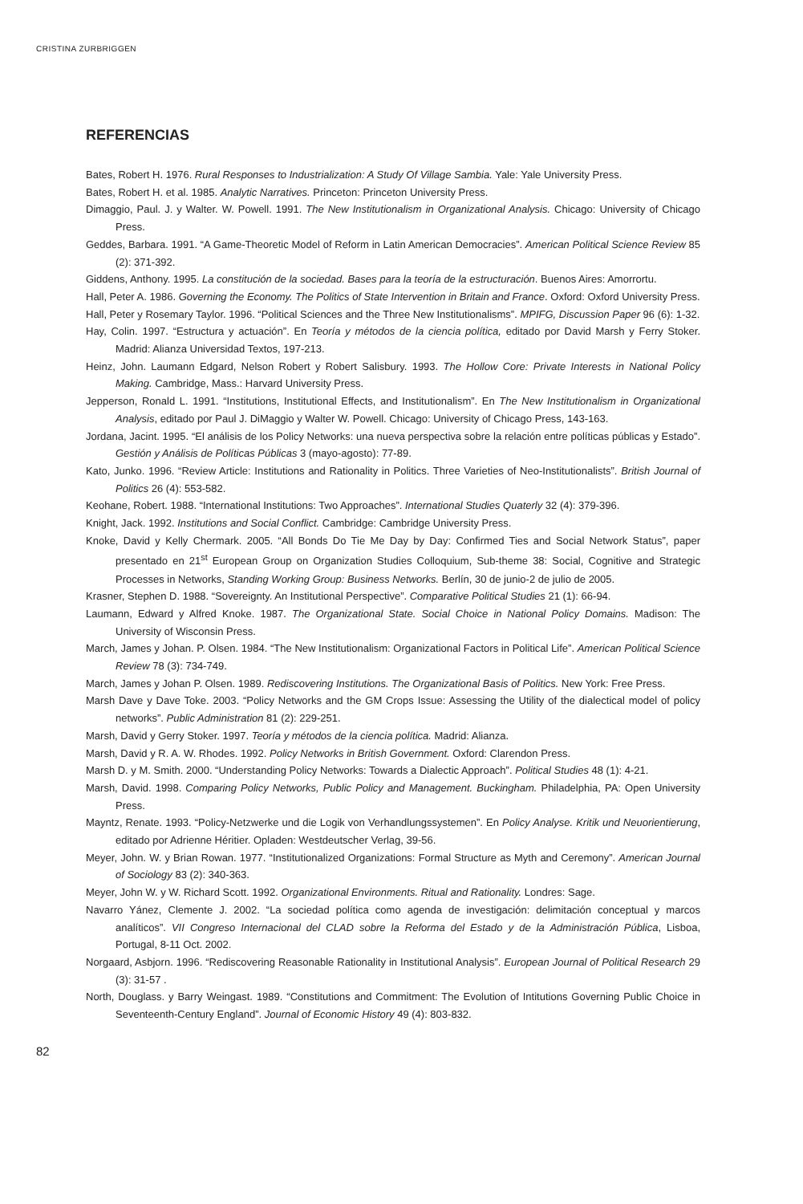CRISTINA ZURBRIGGEN
REFERENCIAS
Bates, Robert H. 1976. Rural Responses to Industrialization: A Study Of Village Sambia. Yale: Yale University Press.
Bates, Robert H. et al. 1985. Analytic Narratives. Princeton: Princeton University Press.
Dimaggio, Paul. J. y Walter. W. Powell. 1991. The New Institutionalism in Organizational Analysis. Chicago: University of Chicago Press.
Geddes, Barbara. 1991. “A Game-Theoretic Model of Reform in Latin American Democracies”. American Political Science Review 85 (2): 371-392.
Giddens, Anthony. 1995. La constitución de la sociedad. Bases para la teoría de la estructuración. Buenos Aires: Amorrortu.
Hall, Peter A. 1986. Governing the Economy. The Politics of State Intervention in Britain and France. Oxford: Oxford University Press.
Hall, Peter y Rosemary Taylor. 1996. “Political Sciences and the Three New Institutionalisms”. MPIFG, Discussion Paper 96 (6): 1-32.
Hay, Colin. 1997. “Estructura y actuación”. En Teoría y métodos de la ciencia política, editado por David Marsh y Ferry Stoker. Madrid: Alianza Universidad Textos, 197-213.
Heinz, John. Laumann Edgard, Nelson Robert y Robert Salisbury. 1993. The Hollow Core: Private Interests in National Policy Making. Cambridge, Mass.: Harvard University Press.
Jepperson, Ronald L. 1991. “Institutions, Institutional Effects, and Institutionalism”. En The New Institutionalism in Organizational Analysis, editado por Paul J. DiMaggio y Walter W. Powell. Chicago: University of Chicago Press, 143-163.
Jordana, Jacint. 1995. “El análisis de los Policy Networks: una nueva perspectiva sobre la relación entre políticas públicas y Estado”. Gestión y Análisis de Políticas Públicas 3 (mayo-agosto): 77-89.
Kato, Junko. 1996. “Review Article: Institutions and Rationality in Politics. Three Varieties of Neo-Institutionalists”. British Journal of Politics 26 (4): 553-582.
Keohane, Robert. 1988. “International Institutions: Two Approaches”. International Studies Quaterly 32 (4): 379-396.
Knight, Jack. 1992. Institutions and Social Conflict. Cambridge: Cambridge University Press.
Knoke, David y Kelly Chermark. 2005. “All Bonds Do Tie Me Day by Day: Confirmed Ties and Social Network Status”, paper presentado en 21<sup>st</sup> European Group on Organization Studies Colloquium, Sub-theme 38: Social, Cognitive and Strategic Processes in Networks, Standing Working Group: Business Networks. Berlín, 30 de junio-2 de julio de 2005.
Krasner, Stephen D. 1988. “Sovereignty. An Institutional Perspective”. Comparative Political Studies 21 (1): 66-94.
Laumann, Edward y Alfred Knoke. 1987. The Organizational State. Social Choice in National Policy Domains. Madison: The University of Wisconsin Press.
March, James y Johan. P. Olsen. 1984. “The New Institutionalism: Organizational Factors in Political Life”. American Political Science Review 78 (3): 734-749.
March, James y Johan P. Olsen. 1989. Rediscovering Institutions. The Organizational Basis of Politics. New York: Free Press.
Marsh Dave y Dave Toke. 2003. “Policy Networks and the GM Crops Issue: Assessing the Utility of the dialectical model of policy networks”. Public Administration 81 (2): 229-251.
Marsh, David y Gerry Stoker. 1997. Teoría y métodos de la ciencia política. Madrid: Alianza.
Marsh, David y R. A. W. Rhodes. 1992. Policy Networks in British Government. Oxford: Clarendon Press.
Marsh D. y M. Smith. 2000. “Understanding Policy Networks: Towards a Dialectic Approach”. Political Studies 48 (1): 4-21.
Marsh, David. 1998. Comparing Policy Networks, Public Policy and Management. Buckingham. Philadelphia, PA: Open University Press.
Mayntz, Renate. 1993. “Policy-Netzwerke und die Logik von Verhandlungssystemen”. En Policy Analyse. Kritik und Neuorientierung, editado por Adrienne Héritier. Opladen: Westdeutscher Verlag, 39-56.
Meyer, John. W. y Brian Rowan. 1977. “Institutionalized Organizations: Formal Structure as Myth and Ceremony”. American Journal of Sociology 83 (2): 340-363.
Meyer, John W. y W. Richard Scott. 1992. Organizational Environments. Ritual and Rationality. Londres: Sage.
Navarro Yánez, Clemente J. 2002. “La sociedad política como agenda de investigación: delimitación conceptual y marcos analíticos”. VII Congreso Internacional del CLAD sobre la Reforma del Estado y de la Administración Pública, Lisboa, Portugal, 8-11 Oct. 2002.
Norgaard, Asbjorn. 1996. “Rediscovering Reasonable Rationality in Institutional Analysis”. European Journal of Political Research 29 (3): 31-57 .
North, Douglass. y Barry Weingast. 1989. “Constitutions and Commitment: The Evolution of Intitutions Governing Public Choice in Seventeenth-Century England”. Journal of Economic History 49 (4): 803-832.
82